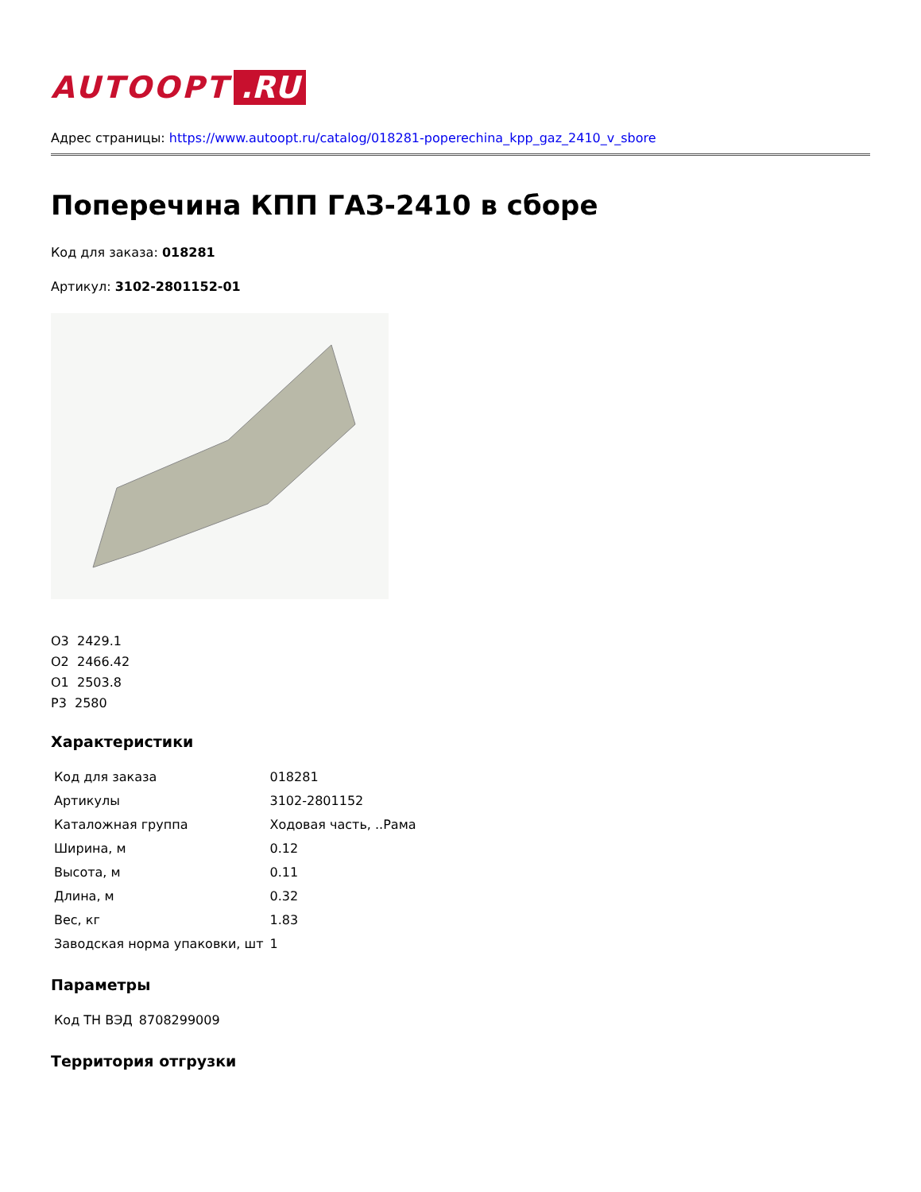AUTOOPT.RU
Адрес страницы: https://www.autoopt.ru/catalog/018281-poperechina_kpp_gaz_2410_v_sbore
Поперечина КПП ГАЗ-2410 в сборе
Код для заказа: 018281
Артикул: 3102-2801152-01
О3 2429.1
О2 2466.42
О1 2503.8
Р3 2580
Характеристики
| Код для заказа | 018281 |
| Артикулы | 3102-2801152 |
| Каталожная группа | Ходовая часть, ..Рама |
| Ширина, м | 0.12 |
| Высота, м | 0.11 |
| Длина, м | 0.32 |
| Вес, кг | 1.83 |
| Заводская норма упаковки, шт | 1 |
Параметры
| Код ТН ВЭД | 8708299009 |
Территория отгрузки